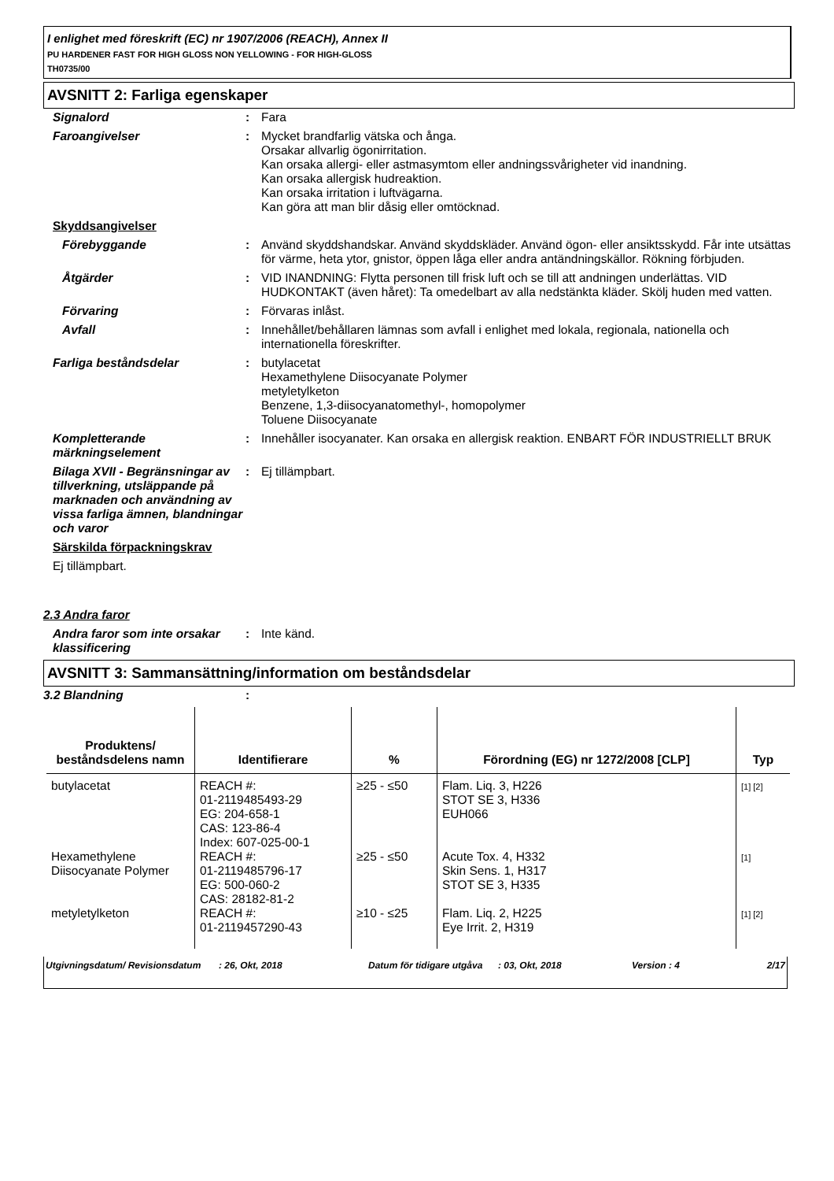I enlighet med föreskrift (EC) nr 1907/2006 (REACH), Annex II
PU HARDENER FAST FOR HIGH GLOSS NON YELLOWING - FOR HIGH-GLOSS
TH0735/00
AVSNITT 2: Farliga egenskaper
Signalord : Fara
Faroangivelser : Mycket brandfarlig vätska och ånga.
Orsakar allvarlig ögonirritation.
Kan orsaka allergi- eller astmasymtom eller andningssvårigheter vid inandning.
Kan orsaka allergisk hudreaktion.
Kan orsaka irritation i luftvägarna.
Kan göra att man blir dåsig eller omtöcknad.
Skyddsangivelser
Förebyggande : Använd skyddshandskar. Använd skyddskläder. Använd ögon- eller ansiktsskydd. Får inte utsättas för värme, heta ytor, gnistor, öppen låga eller andra antändningskällor. Rökning förbjuden.
Åtgärder : VID INANDNING: Flytta personen till frisk luft och se till att andningen underlättas. VID HUDKONTAKT (även håret): Ta omedelbart av alla nedstänkta kläder. Skölj huden med vatten.
Förvaring : Förvaras inlåst.
Avfall : Innehållet/behållaren lämnas som avfall i enlighet med lokala, regionala, nationella och internationella föreskrifter.
Farliga beståndsdelar : butylacetat
Hexamethylene Diisocyanate Polymer
metyletylketon
Benzene, 1,3-diisocyanatomethyl-, homopolymer
Toluene Diisocyanate
Kompletterande märkningselement
: Innehåller isocyanater. Kan orsaka en allergisk reaktion. ENBART FÖR INDUSTRIELLT BRUK
Bilaga XVII - Begränsningar av tillverkning, utsläppande på marknaden och användning av vissa farliga ämnen, blandningar och varor
: Ej tillämpbart.
Särskilda förpackningskrav
Ej tillämpbart.
2.3 Andra faror
Andra faror som inte orsakar klassificering
: Inte känd.
AVSNITT 3: Sammansättning/information om beståndsdelar
3.2 Blandning :
| Produktens/ beståndsdelens namn | Identifierare | % | Förordning (EG) nr 1272/2008 [CLP] | Typ |
| --- | --- | --- | --- | --- |
| butylacetat | REACH #: 01-2119485493-29 EG: 204-658-1 CAS: 123-86-4 Index: 607-025-00-1 | ≥25 - ≤50 | Flam. Liq. 3, H226 STOT SE 3, H336 EUH066 | [1] [2] |
| Hexamethylene Diisocyanate Polymer | REACH #: 01-2119485796-17 EG: 500-060-2 CAS: 28182-81-2 | ≥25 - ≤50 | Acute Tox. 4, H332 Skin Sens. 1, H317 STOT SE 3, H335 | [1] |
| metyletylketon | REACH #: 01-2119457290-43 | ≥10 - ≤25 | Flam. Liq. 2, H225 Eye Irrit. 2, H319 | [1] [2] |
Utgivningsdatum/ Revisionsdatum
: 26, Okt, 2018 Datum för tidigare utgåva
: 03, Okt, 2018 Version : 4 2/17